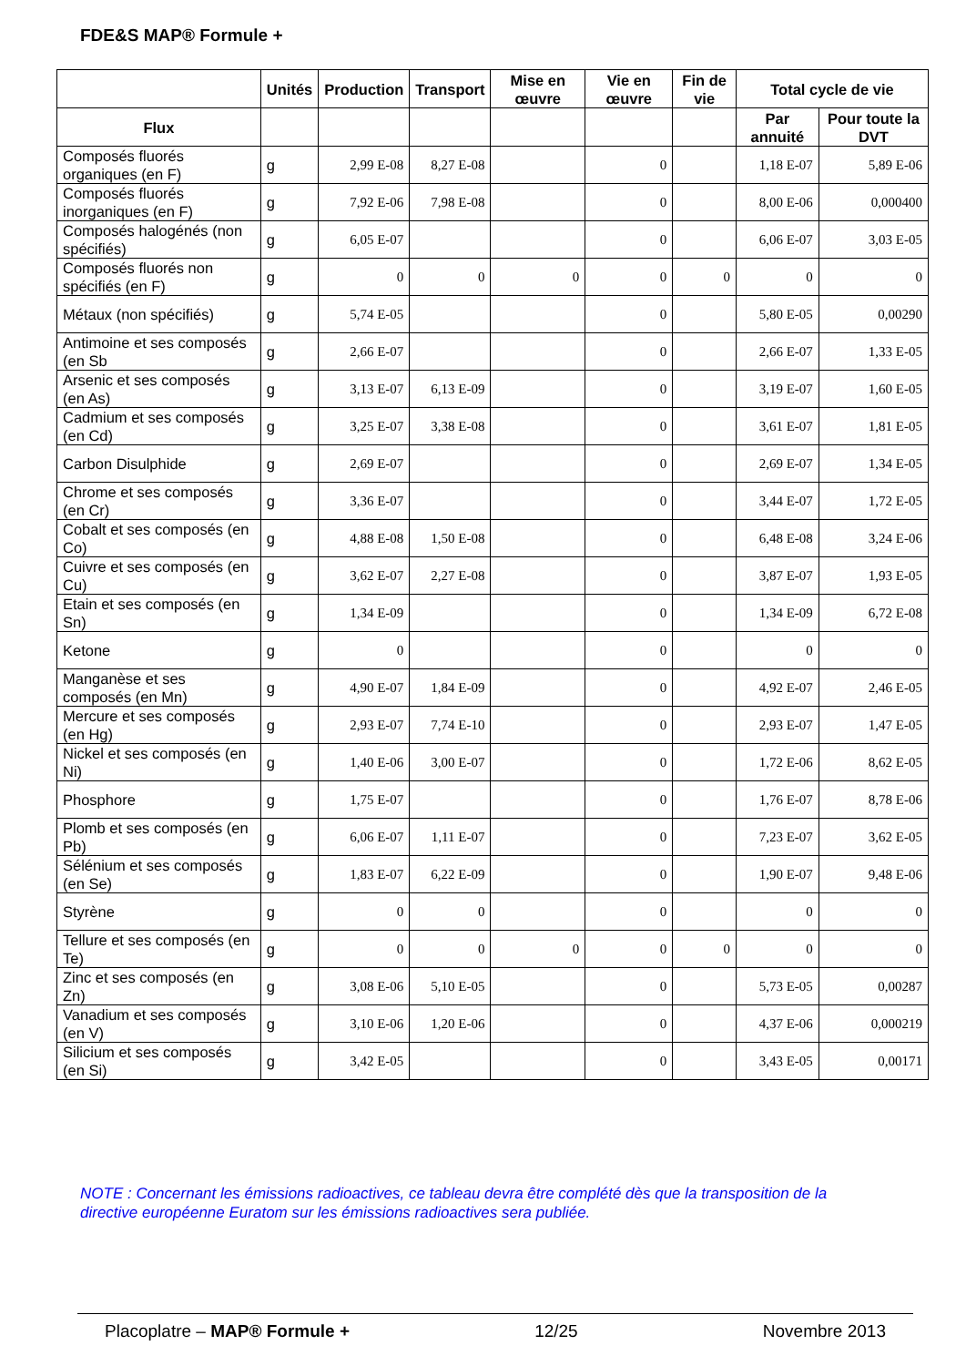FDE&S MAP® Formule +
| | Unités | Production | Transport | Mise en œuvre | Vie en œuvre | Fin de vie | Total cycle de vie | |
| --- | --- | --- | --- | --- | --- | --- | --- | --- |
| Flux | | | | | | | Par annuité | Pour toute la DVT |
| Composés fluorés organiques (en F) | g | 2,99 E-08 | 8,27 E-08 | | 0 | | 1,18 E-07 | 5,89 E-06 |
| Composés fluorés inorganiques (en F) | g | 7,92 E-06 | 7,98 E-08 | | 0 | | 8,00 E-06 | 0,000400 |
| Composés halogénés (non spécifiés) | g | 6,05 E-07 | | | 0 | | 6,06 E-07 | 3,03 E-05 |
| Composés fluorés non spécifiés (en F) | g | 0 | 0 | 0 | 0 | 0 | 0 | 0 |
| Métaux (non spécifiés) | g | 5,74 E-05 | | | 0 | | 5,80 E-05 | 0,00290 |
| Antimoine et ses composés (en Sb | g | 2,66 E-07 | | | 0 | | 2,66 E-07 | 1,33 E-05 |
| Arsenic et ses composés (en As) | g | 3,13 E-07 | 6,13 E-09 | | 0 | | 3,19 E-07 | 1,60 E-05 |
| Cadmium et ses composés (en Cd) | g | 3,25 E-07 | 3,38 E-08 | | 0 | | 3,61 E-07 | 1,81 E-05 |
| Carbon Disulphide | g | 2,69 E-07 | | | 0 | | 2,69 E-07 | 1,34 E-05 |
| Chrome et ses composés (en Cr) | g | 3,36 E-07 | | | 0 | | 3,44 E-07 | 1,72 E-05 |
| Cobalt et ses composés (en Co) | g | 4,88 E-08 | 1,50 E-08 | | 0 | | 6,48 E-08 | 3,24 E-06 |
| Cuivre et ses composés (en Cu) | g | 3,62 E-07 | 2,27 E-08 | | 0 | | 3,87 E-07 | 1,93 E-05 |
| Etain et ses composés (en Sn) | g | 1,34 E-09 | | | 0 | | 1,34 E-09 | 6,72 E-08 |
| Ketone | g | 0 | | | 0 | | 0 | 0 |
| Manganèse et ses composés (en Mn) | g | 4,90 E-07 | 1,84 E-09 | | 0 | | 4,92 E-07 | 2,46 E-05 |
| Mercure et ses composés (en Hg) | g | 2,93 E-07 | 7,74 E-10 | | 0 | | 2,93 E-07 | 1,47 E-05 |
| Nickel et ses composés (en Ni) | g | 1,40 E-06 | 3,00 E-07 | | 0 | | 1,72 E-06 | 8,62 E-05 |
| Phosphore | g | 1,75 E-07 | | | 0 | | 1,76 E-07 | 8,78 E-06 |
| Plomb et ses composés (en Pb) | g | 6,06 E-07 | 1,11 E-07 | | 0 | | 7,23 E-07 | 3,62 E-05 |
| Sélénium et ses composés (en Se) | g | 1,83 E-07 | 6,22 E-09 | | 0 | | 1,90 E-07 | 9,48 E-06 |
| Styrène | g | 0 | 0 | | 0 | | 0 | 0 |
| Tellure et ses composés (en Te) | g | 0 | 0 | 0 | 0 | 0 | 0 | 0 |
| Zinc et ses composés (en Zn) | g | 3,08 E-06 | 5,10 E-05 | | 0 | | 5,73 E-05 | 0,00287 |
| Vanadium et ses composés (en V) | g | 3,10 E-06 | 1,20 E-06 | | 0 | | 4,37 E-06 | 0,000219 |
| Silicium et ses composés (en Si) | g | 3,42 E-05 | | | 0 | | 3,43 E-05 | 0,00171 |
NOTE : Concernant les émissions radioactives, ce tableau devra être complété dès que la transposition de la directive européenne Euratom sur les émissions radioactives sera publiée.
Placoplatre – MAP® Formule + 12/25 Novembre 2013